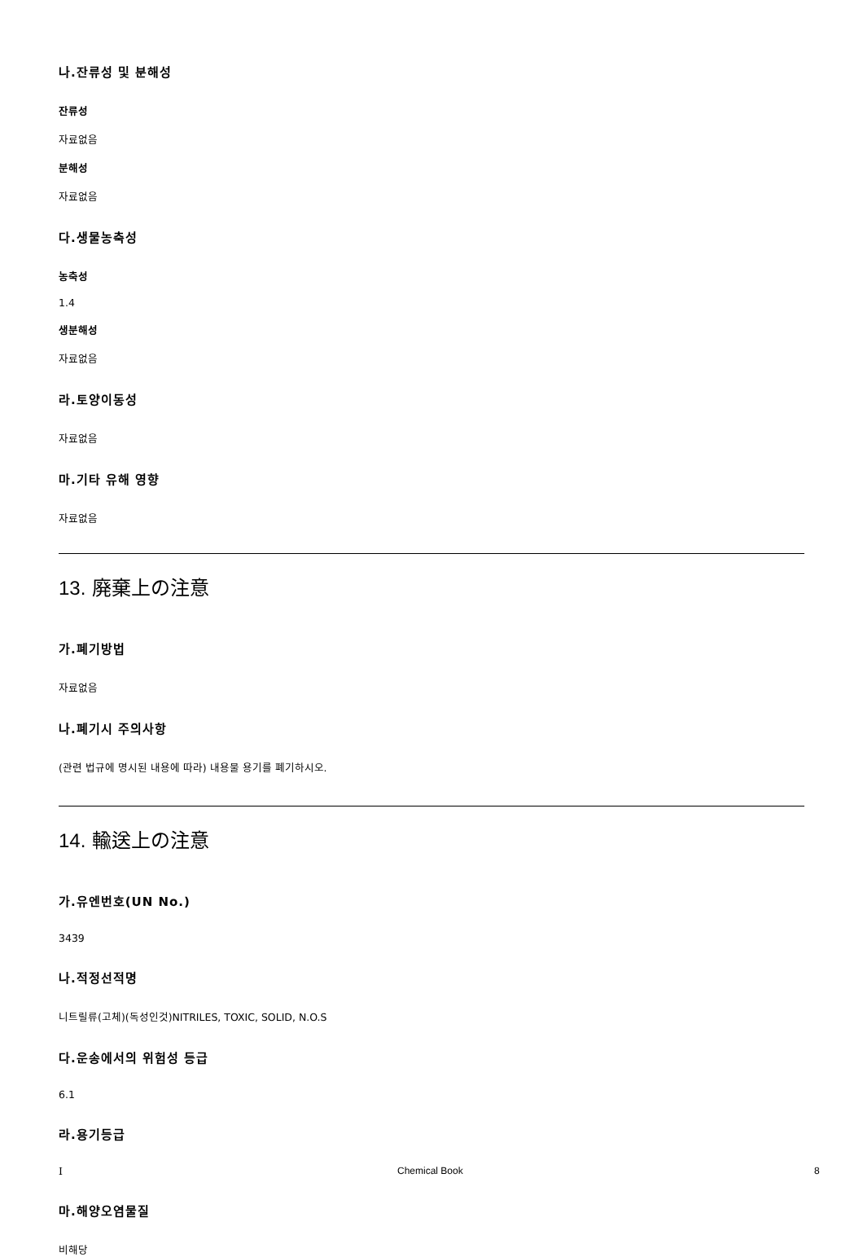나.잔류성 및 분해성
잔류성
자료없음
분해성
자료없음
다.생물농축성
농축성
1.4
생분해성
자료없음
라.토양이동성
자료없음
마.기타 유해 영향
자료없음
13. 廃棄上の注意
가.폐기방법
자료없음
나.폐기시 주의사항
(관련 법규에 명시된 내용에 따라) 내용물 용기를 폐기하시오.
14. 輸送上の注意
가.유엔번호(UN No.)
3439
나.적정선적명
니트릴류(고체)(독성인것)NITRILES, TOXIC, SOLID, N.O.S
다.운송에서의 위험성 등급
6.1
라.용기등급
I
마.해양오염물질
비해당
Chemical Book 8